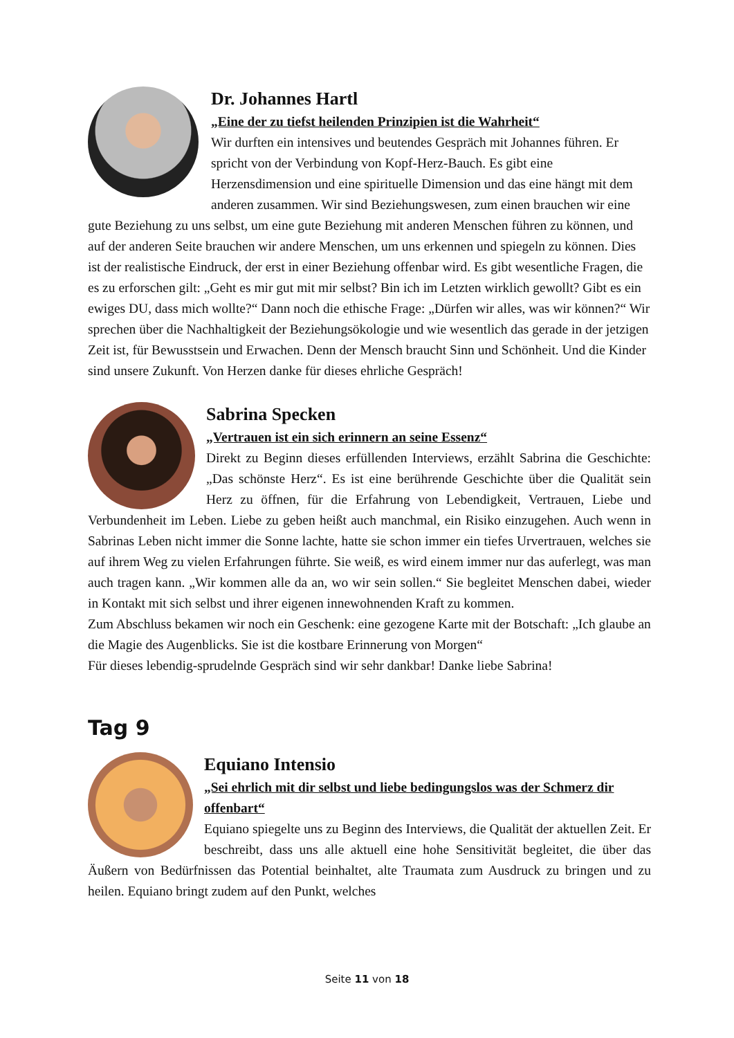Dr. Johannes Hartl
„Eine der zu tiefst heilenden Prinzipien ist die Wahrheit“
Wir durften ein intensives und beutendes Gespräch mit Johannes führen. Er spricht von der Verbindung von Kopf-Herz-Bauch. Es gibt eine Herzensdimension und eine spirituelle Dimension und das eine hängt mit dem anderen zusammen. Wir sind Beziehungswesen, zum einen brauchen wir eine gute Beziehung zu uns selbst, um eine gute Beziehung mit anderen Menschen führen zu können, und auf der anderen Seite brauchen wir andere Menschen, um uns erkennen und spiegeln zu können. Dies ist der realistische Eindruck, der erst in einer Beziehung offenbar wird. Es gibt wesentliche Fragen, die es zu erforschen gilt: „Geht es mir gut mit mir selbst? Bin ich im Letzten wirklich gewollt? Gibt es ein ewiges DU, dass mich wollte?“ Dann noch die ethische Frage: „Dürfen wir alles, was wir können?“ Wir sprechen über die Nachhaltigkeit der Beziehungsökologie und wie wesentlich das gerade in der jetzigen Zeit ist, für Bewusstsein und Erwachen. Denn der Mensch braucht Sinn und Schönheit. Und die Kinder sind unsere Zukunft. Von Herzen danke für dieses ehrliche Gespräch!
Sabrina Specken
„Vertrauen ist ein sich erinnern an seine Essenz“
Direkt zu Beginn dieses erfüllenden Interviews, erzählt Sabrina die Geschichte: „Das schönste Herz“. Es ist eine berührende Geschichte über die Qualität sein Herz zu öffnen, für die Erfahrung von Lebendigkeit, Vertrauen, Liebe und Verbundenheit im Leben. Liebe zu geben heißt auch manchmal, ein Risiko einzugehen. Auch wenn in Sabrinas Leben nicht immer die Sonne lachte, hatte sie schon immer ein tiefes Urvertrauen, welches sie auf ihrem Weg zu vielen Erfahrungen führte. Sie weiß, es wird einem immer nur das auferlegt, was man auch tragen kann. „Wir kommen alle da an, wo wir sein sollen.“ Sie begleitet Menschen dabei, wieder in Kontakt mit sich selbst und ihrer eigenen innewohnenden Kraft zu kommen.
Zum Abschluss bekamen wir noch ein Geschenk: eine gezogene Karte mit der Botschaft: „Ich glaube an die Magie des Augenblicks. Sie ist die kostbare Erinnerung von Morgen“
Für dieses lebendig-sprudelnde Gespräch sind wir sehr dankbar! Danke liebe Sabrina!
Tag 9
Equiano Intensio
„Sei ehrlich mit dir selbst und liebe bedingungslos was der Schmerz dir offenbart“
Equiano spiegelte uns zu Beginn des Interviews, die Qualität der aktuellen Zeit. Er beschreibt, dass uns alle aktuell eine hohe Sensitivität begleitet, die über das Äußern von Bedürfnissen das Potential beinhaltet, alte Traumata zum Ausdruck zu bringen und zu heilen. Equiano bringt zudem auf den Punkt, welches
Seite 11 von 18